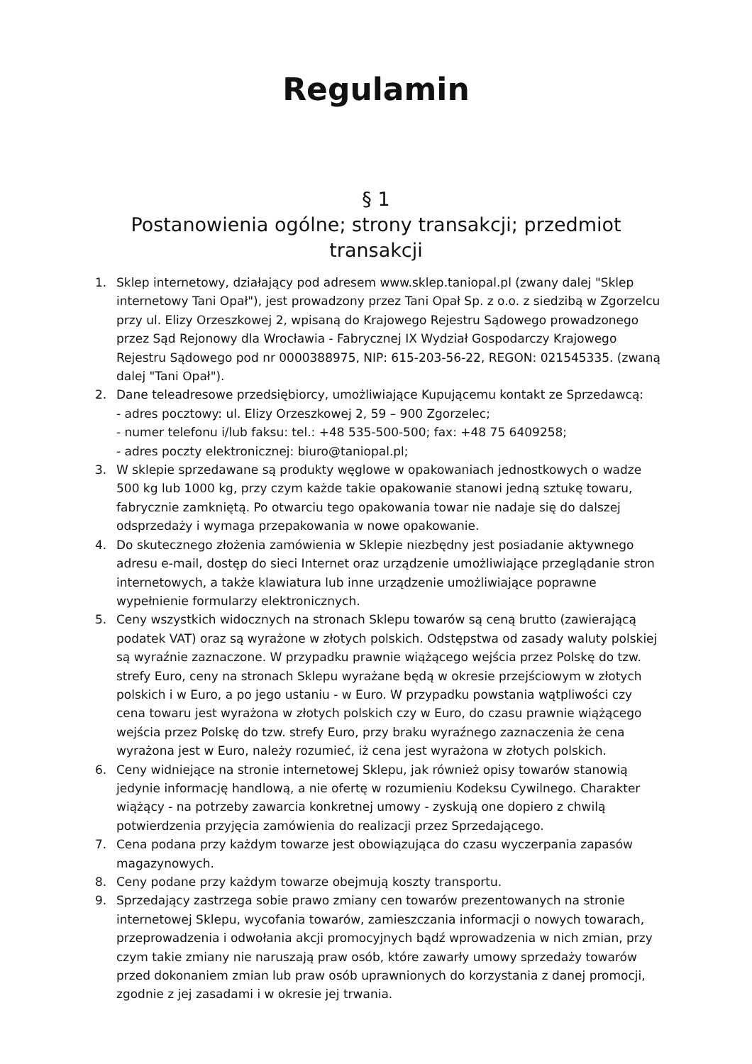Regulamin
§ 1
Postanowienia ogólne; strony transakcji; przedmiot
transakcji
1. Sklep internetowy, działający pod adresem www.sklep.taniopal.pl (zwany dalej "Sklep internetowy Tani Opał"), jest prowadzony przez Tani Opał Sp. z o.o. z siedzibą w Zgorzelcu przy ul. Elizy Orzeszkowej 2, wpisaną do Krajowego Rejestru Sądowego prowadzonego przez Sąd Rejonowy dla Wrocławia - Fabrycznej IX Wydział Gospodarczy Krajowego Rejestru Sądowego pod nr 0000388975, NIP: 615-203-56-22, REGON: 021545335. (zwaną dalej "Tani Opał").
2. Dane teleadresowe przedsiębiorcy, umożliwiające Kupującemu kontakt ze Sprzedawcą:
- adres pocztowy: ul. Elizy Orzeszkowej 2, 59 – 900 Zgorzelec;
- numer telefonu i/lub faksu: tel.: +48 535-500-500; fax: +48 75 6409258;
- adres poczty elektronicznej: biuro@taniopal.pl;
3. W sklepie sprzedawane są produkty węglowe w opakowaniach jednostkowych o wadze 500 kg lub 1000 kg, przy czym każde takie opakowanie stanowi jedną sztukę towaru, fabrycznie zamkniętą. Po otwarciu tego opakowania towar nie nadaje się do dalszej odsprzedaży i wymaga przepakowania w nowe opakowanie.
4. Do skutecznego złożenia zamówienia w Sklepie niezbędny jest posiadanie aktywnego adresu e-mail, dostęp do sieci Internet oraz urządzenie umożliwiające przeglądanie stron internetowych, a także klawiatura lub inne urządzenie umożliwiające poprawne wypełnienie formularzy elektronicznych.
5. Ceny wszystkich widocznych na stronach Sklepu towarów są ceną brutto (zawierającą podatek VAT) oraz są wyrażone w złotych polskich. Odstępstwa od zasady waluty polskiej są wyraźnie zaznaczone. W przypadku prawnie wiążącego wejścia przez Polskę do tzw. strefy Euro, ceny na stronach Sklepu wyrażane będą w okresie przejściowym w złotych polskich i w Euro, a po jego ustaniu - w Euro. W przypadku powstania wątpliwości czy cena towaru jest wyrażona w złotych polskich czy w Euro, do czasu prawnie wiążącego wejścia przez Polskę do tzw. strefy Euro, przy braku wyraźnego zaznaczenia że cena wyrażona jest w Euro, należy rozumieć, iż cena jest wyrażona w złotych polskich.
6. Ceny widniejące na stronie internetowej Sklepu, jak również opisy towarów stanowią jedynie informację handlową, a nie ofertę w rozumieniu Kodeksu Cywilnego. Charakter wiążący - na potrzeby zawarcia konkretnej umowy - zyskują one dopiero z chwilą potwierdzenia przyjęcia zamówienia do realizacji przez Sprzedającego.
7. Cena podana przy każdym towarze jest obowiązująca do czasu wyczerpania zapasów magazynowych.
8. Ceny podane przy każdym towarze obejmują koszty transportu.
9. Sprzedający zastrzega sobie prawo zmiany cen towarów prezentowanych na stronie internetowej Sklepu, wycofania towarów, zamieszczania informacji o nowych towarach, przeprowadzenia i odwołania akcji promocyjnych bądź wprowadzenia w nich zmian, przy czym takie zmiany nie naruszają praw osób, które zawarły umowy sprzedaży towarów przed dokonaniem zmian lub praw osób uprawnionych do korzystania z danej promocji, zgodnie z jej zasadami i w okresie jej trwania.